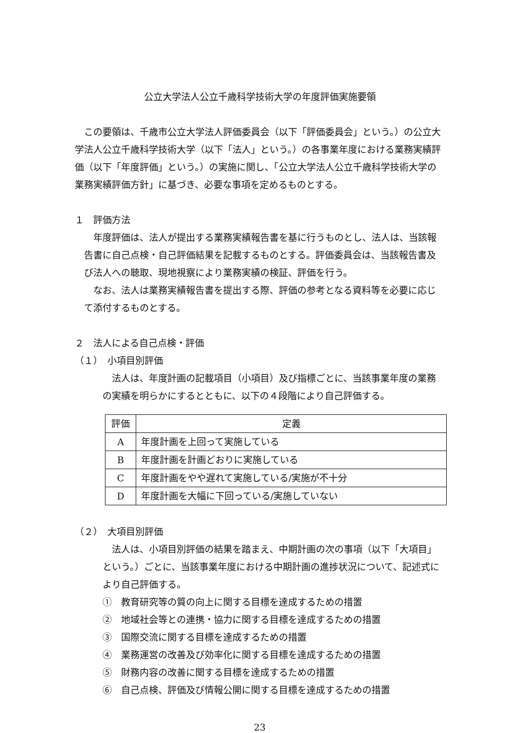公立大学法人公立千歳科学技術大学の年度評価実施要領
この要領は、千歳市公立大学法人評価委員会（以下「評価委員会」という。）の公立大学法人公立千歳科学技術大学（以下「法人」という。）の各事業年度における業務実績評価（以下「年度評価」という。）の実施に関し、「公立大学法人公立千歳科学技術大学の業務実績評価方針」に基づき、必要な事項を定めるものとする。
１　評価方法
年度評価は、法人が提出する業務実績報告書を基に行うものとし、法人は、当該報告書に自己点検・自己評価結果を記載するものとする。評価委員会は、当該報告書及び法人への聴取、現地視察により業務実績の検証、評価を行う。
なお、法人は業務実績報告書を提出する際、評価の参考となる資料等を必要に応じて添付するものとする。
２　法人による自己点検・評価
（１）　小項目別評価
法人は、年度計画の記載項目（小項目）及び指標ごとに、当該事業年度の業務の実績を明らかにするとともに、以下の４段階により自己評価する。
| 評価 | 定義 |
| --- | --- |
| A | 年度計画を上回って実施している |
| B | 年度計画を計画どおりに実施している |
| C | 年度計画をやや遅れて実施している/実施が不十分 |
| D | 年度計画を大幅に下回っている/実施していない |
（２）　大項目別評価
法人は、小項目別評価の結果を踏まえ、中期計画の次の事項（以下「大項目」という。）ごとに、当該事業年度における中期計画の進捗状況について、記述式により自己評価する。
①　教育研究等の質の向上に関する目標を達成するための措置
②　地域社会等との連携・協力に関する目標を達成するための措置
③　国際交流に関する目標を達成するための措置
④　業務運営の改善及び効率化に関する目標を達成するための措置
⑤　財務内容の改善に関する目標を達成するための措置
⑥　自己点検、評価及び情報公開に関する目標を達成するための措置
23